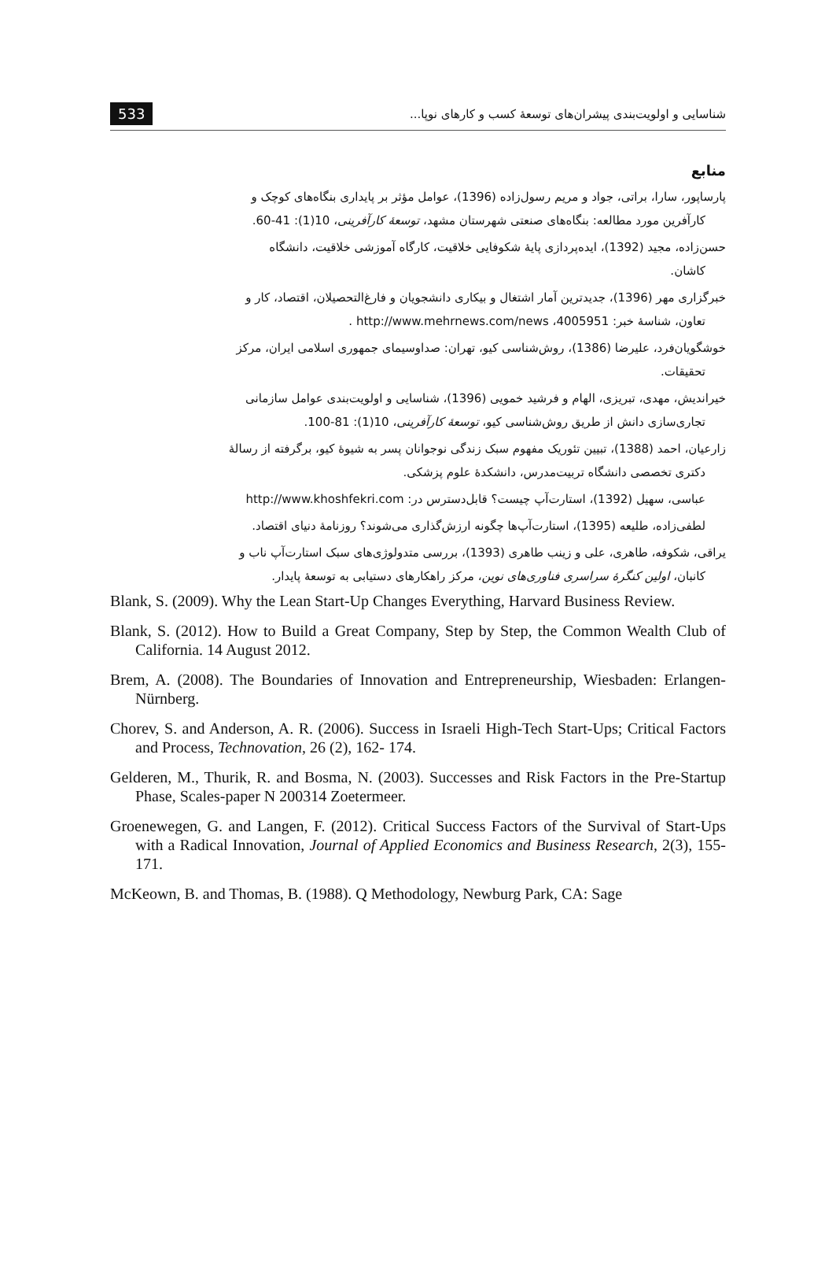533 شناسایی و اولویت‌بندی پیشران‌های توسعۀ کسب و کارهای نوپا...
منابع
پارساپور، سارا، براتی، جواد و مریم رسول‌زاده (1396)، عوامل مؤثر بر پایداری بنگاه‌های کوچک و
کارآفرین مورد مطالعه: بنگاه‌های صنعتی شهرستان مشهد، توسعۀ کارآفرینی، 10(1): 41-60.
حسن‌زاده، مجید (1392)، ایده‌پردازی پایۀ شکوفایی خلاقیت، کارگاه آموزشی خلاقیت، دانشگاه
کاشان.
خبرگزاری مهر (1396)، جدیدترین آمار اشتغال و بیکاری دانشجویان و فارغ‌التحصیلان، اقتصاد، کار و
تعاون، شناسۀ خبر: 4005951، http://www.mehrnews.com/news .
خوشگویان‌فرد، علیرضا (1386)، روش‌شناسی کیو، تهران: صداوسیمای جمهوری اسلامی ایران، مرکز
تحقیقات.
خیراندیش، مهدی، تبریزی، الهام و فرشید خمویی (1396)، شناسایی و اولویت‌بندی عوامل سازمانی
تجاری‌سازی دانش از طریق روش‌شناسی کیو، توسعۀ کارآفرینی، 10(1): 81-100.
زارعیان، احمد (1388)، تبیین تئوریک مفهوم سبک زندگی نوجوانان پسر به شیوۀ کیو، برگرفته از رسالۀ
دکتری تخصصی دانشگاه تربیت‌مدرس، دانشکدۀ علوم پزشکی.
عباسی، سهیل (1392)، استارت‌آپ چیست؟ قابل‌دسترس در: http://www.khoshfekri.com
لطفی‌زاده، طلیعه (1395)، استارت‌آپ‌ها چگونه ارزش‌گذاری می‌شوند؟ روزنامۀ دنیای اقتصاد.
یراقی، شکوفه، طاهری، علی و زینب طاهری (1393)، بررسی متدولوژی‌های سبک استارت‌آپ ناب و
کانبان، اولین کنگرۀ سراسری فناوری‌های نوین، مرکز راهکارهای دستیابی به توسعۀ پایدار.
Blank, S. (2009). Why the Lean Start-Up Changes Everything, Harvard Business Review.
Blank, S. (2012). How to Build a Great Company, Step by Step, the Common Wealth Club of California. 14 August 2012.
Brem, A. (2008). The Boundaries of Innovation and Entrepreneurship, Wiesbaden: Erlangen-Nürnberg.
Chorev, S. and Anderson, A. R. (2006). Success in Israeli High-Tech Start-Ups; Critical Factors and Process, Technovation, 26 (2), 162- 174.
Gelderen, M., Thurik, R. and Bosma, N. (2003). Successes and Risk Factors in the Pre-Startup Phase, Scales-paper N 200314 Zoetermeer.
Groenewegen, G. and Langen, F. (2012). Critical Success Factors of the Survival of Start-Ups with a Radical Innovation, Journal of Applied Economics and Business Research, 2(3), 155-171.
McKeown, B. and Thomas, B. (1988). Q Methodology, Newburg Park, CA: Sage